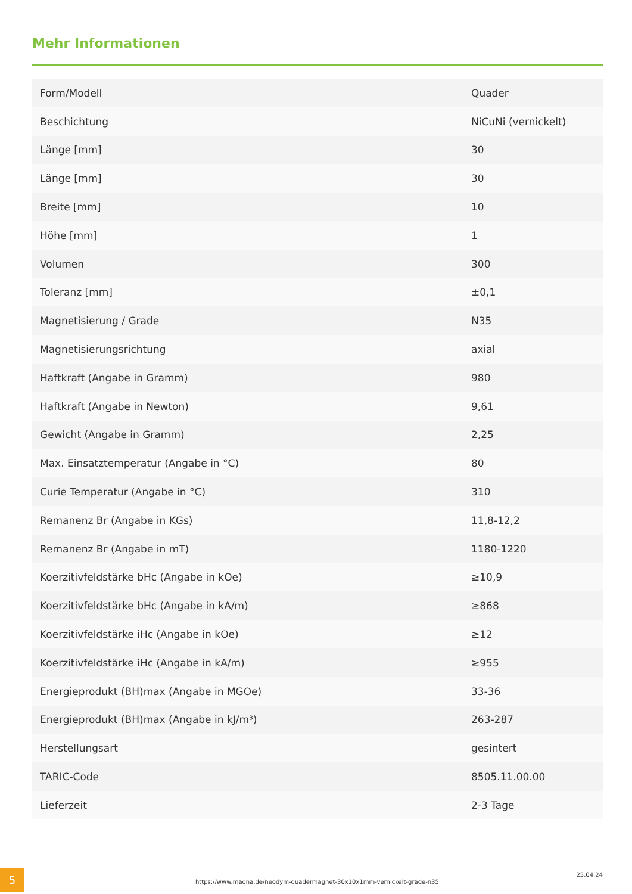Mehr Informationen
| Form/Modell | Quader |
| Beschichtung | NiCuNi (vernickelt) |
| Länge [mm] | 30 |
| Länge [mm] | 30 |
| Breite [mm] | 10 |
| Höhe [mm] | 1 |
| Volumen | 300 |
| Toleranz [mm] | ±0,1 |
| Magnetisierung / Grade | N35 |
| Magnetisierungsrichtung | axial |
| Haftkraft (Angabe in Gramm) | 980 |
| Haftkraft (Angabe in Newton) | 9,61 |
| Gewicht (Angabe in Gramm) | 2,25 |
| Max. Einsatztemperatur (Angabe in °C) | 80 |
| Curie Temperatur (Angabe in °C) | 310 |
| Remanenz Br (Angabe in KGs) | 11,8-12,2 |
| Remanenz Br (Angabe in mT) | 1180-1220 |
| Koerzitivfeldstärke bHc (Angabe in kOe) | ≥10,9 |
| Koerzitivfeldstärke bHc (Angabe in kA/m) | ≥868 |
| Koerzitivfeldstärke iHc (Angabe in kOe) | ≥12 |
| Koerzitivfeldstärke iHc (Angabe in kA/m) | ≥955 |
| Energieprodukt (BH)max (Angabe in MGOe) | 33-36 |
| Energieprodukt (BH)max (Angabe in kJ/m³) | 263-287 |
| Herstellungsart | gesintert |
| TARIC-Code | 8505.11.00.00 |
| Lieferzeit | 2-3 Tage |
5
https://www.maqna.de/neodym-quadermagnet-30x10x1mm-vernickelt-grade-n35
25.04.24